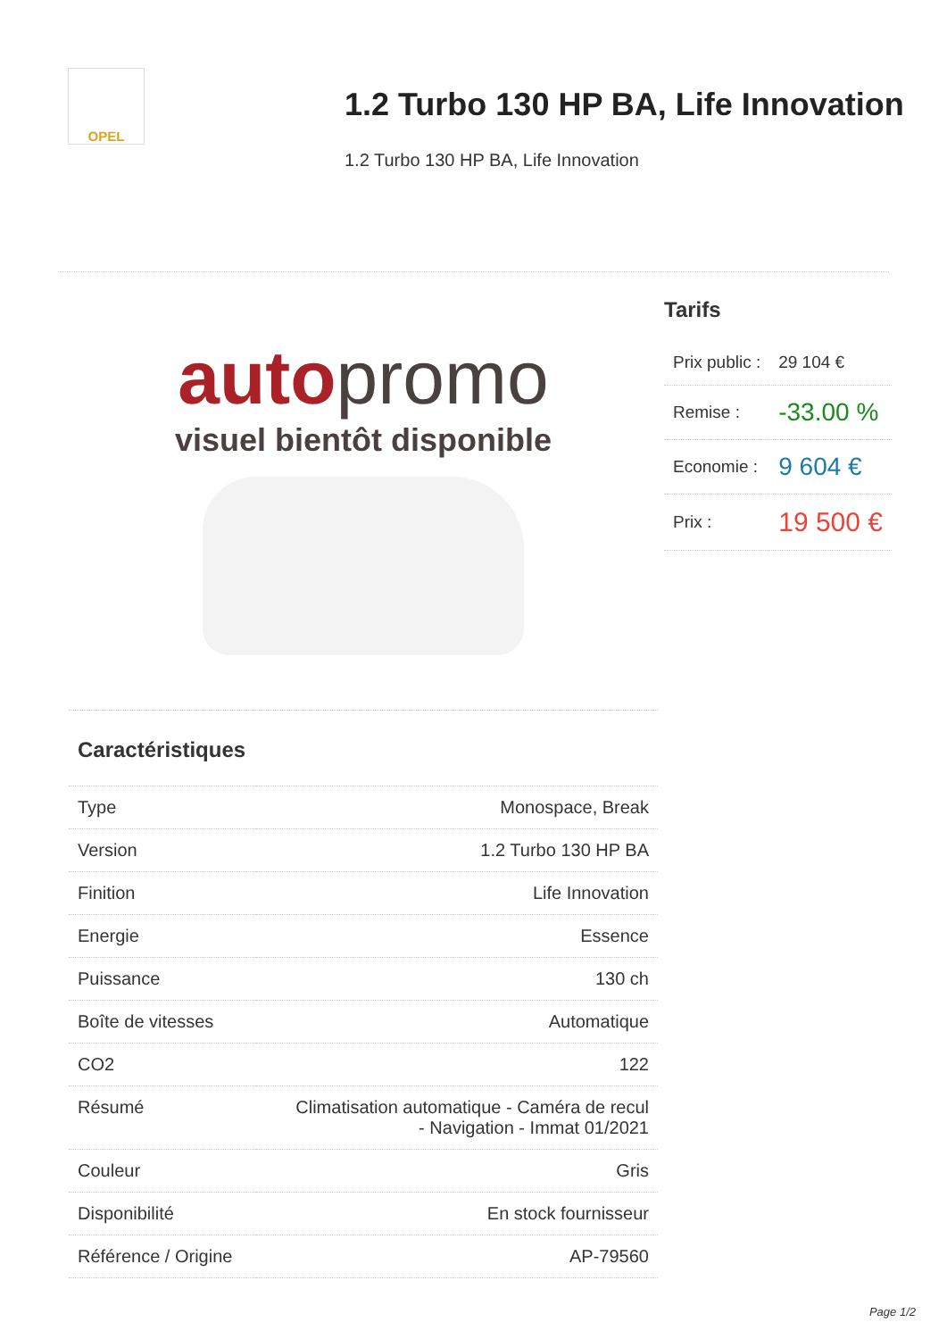OPEL
1.2 Turbo 130 HP BA, Life Innovation
1.2 Turbo 130 HP BA, Life Innovation
autopromo
visuel bientôt disponible
Caractéristiques
| Type | Monospace, Break |
| Version | 1.2 Turbo 130 HP BA |
| Finition | Life Innovation |
| Energie | Essence |
| Puissance | 130 ch |
| Boîte de vitesses | Automatique |
| CO2 | 122 |
| Résumé | Climatisation automatique - Caméra de recul - Navigation - Immat 01/2021 |
| Couleur | Gris |
| Disponibilité | En stock fournisseur |
| Référence / Origine | AP-79560 |
Tarifs
| Prix public : | 29 104 € |
| Remise : | -33.00 % |
| Economie : | 9 604 € |
| Prix : | 19 500 € |
Page 1/2